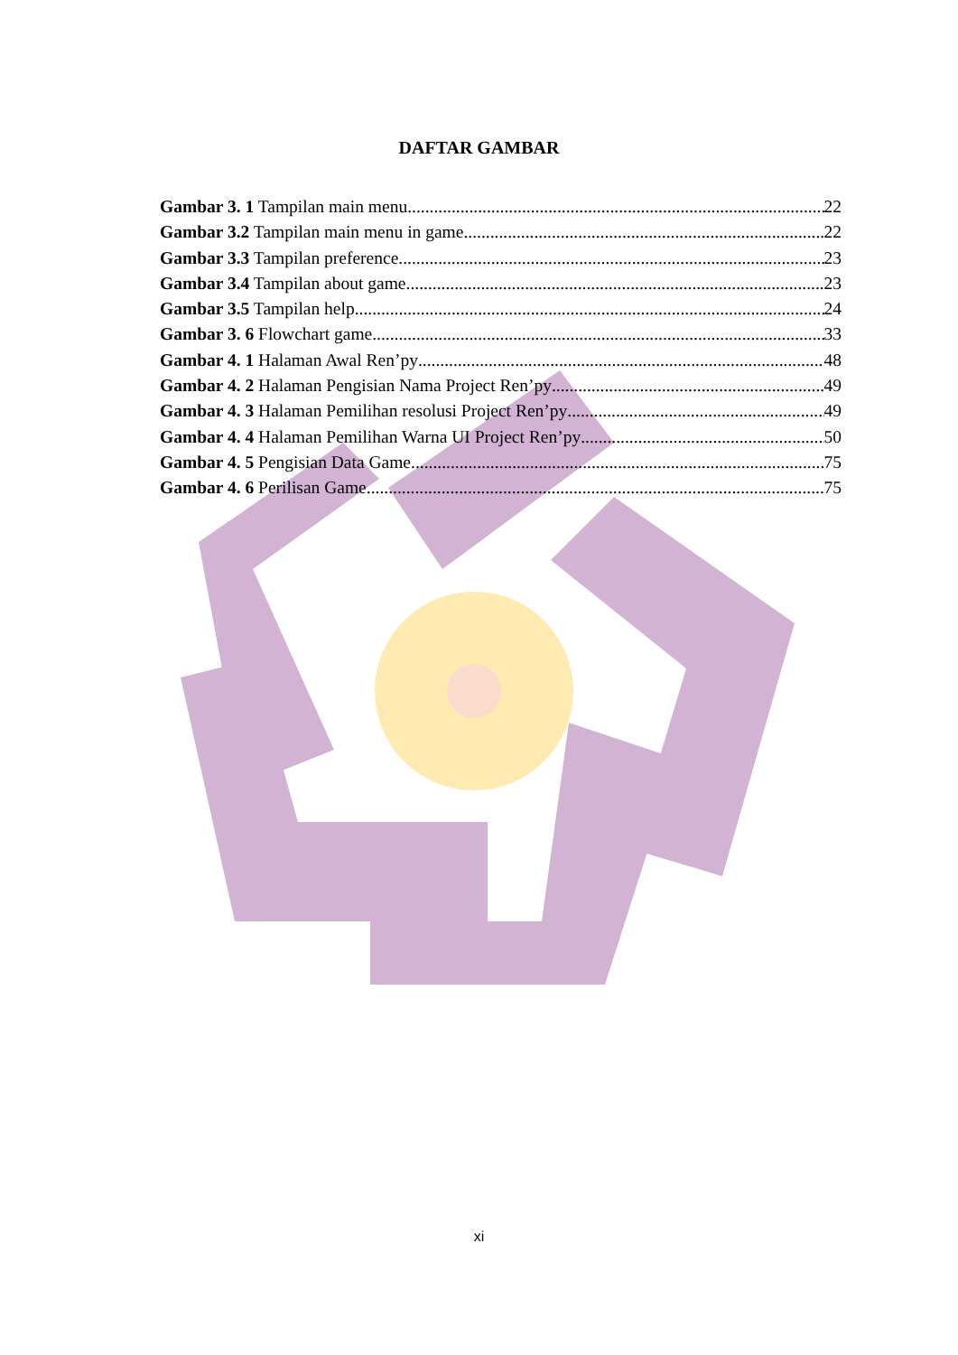DAFTAR GAMBAR
Gambar 3. 1 Tampilan main menu 22
Gambar 3.2 Tampilan main menu in game 22
Gambar 3.3 Tampilan preference 23
Gambar 3.4 Tampilan about game 23
Gambar 3.5 Tampilan help 24
Gambar 3. 6 Flowchart game 33
Gambar 4. 1 Halaman Awal Ren’py 48
Gambar 4. 2 Halaman Pengisian Nama Project Ren’py 49
Gambar 4. 3 Halaman Pemilihan resolusi Project Ren’py 49
Gambar 4. 4 Halaman Pemilihan Warna UI Project Ren’py 50
Gambar 4. 5 Pengisian Data Game 75
Gambar 4. 6 Perilisan Game 75
xi